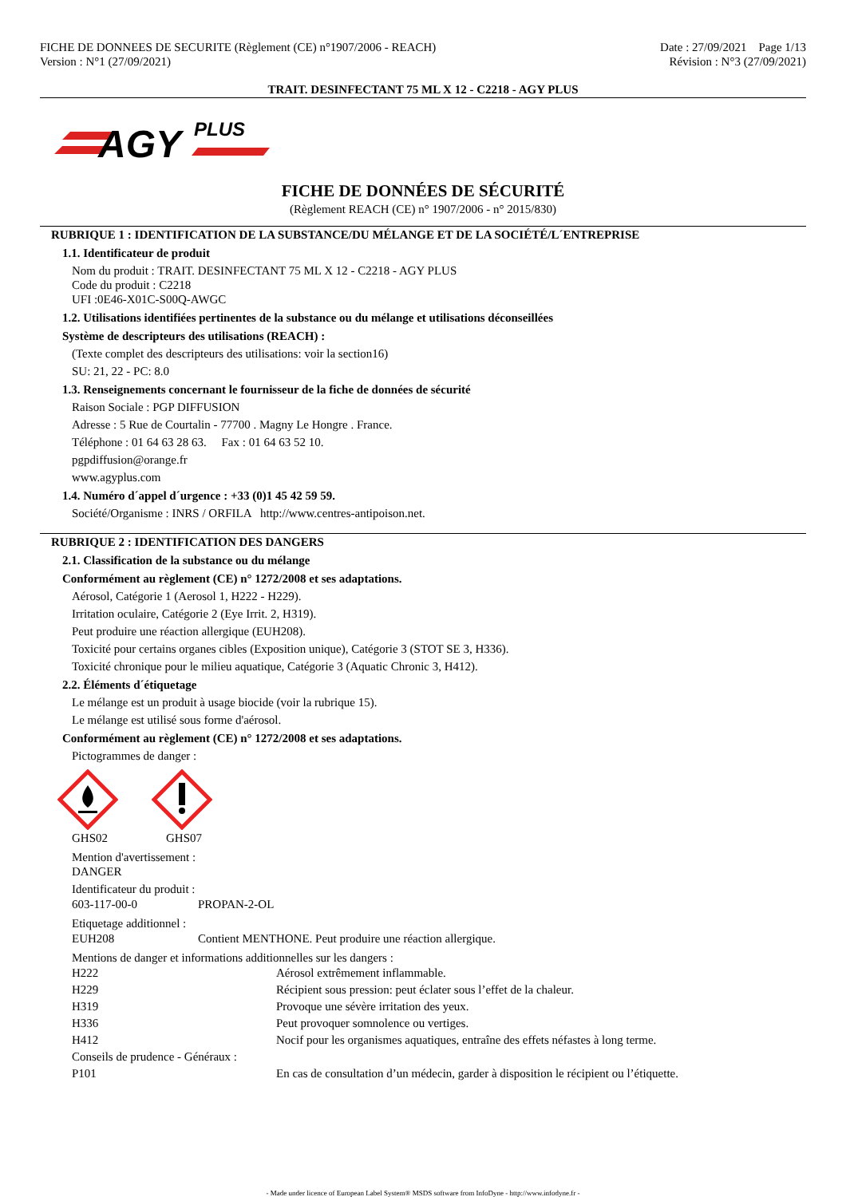FICHE DE DONNEES DE SECURITE (Règlement (CE) n°1907/2006 - REACH)
Version : N°1 (27/09/2021)
Date : 27/09/2021 Page 1/13
Révision : N°3 (27/09/2021)
TRAIT. DESINFECTANT 75 ML X 12 - C2218 - AGY PLUS
AGY
PLUS
FICHE DE DONNÉES DE SÉCURITÉ
(Règlement REACH (CE) n° 1907/2006 - n° 2015/830)
RUBRIQUE 1 : IDENTIFICATION DE LA SUBSTANCE/DU MÉLANGE ET DE LA SOCIÉTÉ/L´ENTREPRISE
1.1. Identificateur de produit
Nom du produit : TRAIT. DESINFECTANT 75 ML X 12 - C2218 - AGY PLUS
Code du produit : C2218
UFI :0E46-X01C-S00Q-AWGC
1.2. Utilisations identifiées pertinentes de la substance ou du mélange et utilisations déconseillées
Système de descripteurs des utilisations (REACH) :
(Texte complet des descripteurs des utilisations: voir la section16)
SU: 21, 22 - PC: 8.0
1.3. Renseignements concernant le fournisseur de la fiche de données de sécurité
Raison Sociale : PGP DIFFUSION
Adresse : 5 Rue de Courtalin - 77700 . Magny Le Hongre . France.
Téléphone : 01 64 63 28 63. Fax : 01 64 63 52 10.
pgpdiffusion@orange.fr
www.agyplus.com
1.4. Numéro d´appel d´urgence : +33 (0)1 45 42 59 59.
Société/Organisme : INRS / ORFILA http://www.centres-antipoison.net.
RUBRIQUE 2 : IDENTIFICATION DES DANGERS
2.1. Classification de la substance ou du mélange
Conformément au règlement (CE) n° 1272/2008 et ses adaptations.
Aérosol, Catégorie 1 (Aerosol 1, H222 - H229).
Irritation oculaire, Catégorie 2 (Eye Irrit. 2, H319).
Peut produire une réaction allergique (EUH208).
Toxicité pour certains organes cibles (Exposition unique), Catégorie 3 (STOT SE 3, H336).
Toxicité chronique pour le milieu aquatique, Catégorie 3 (Aquatic Chronic 3, H412).
2.2. Éléments d´étiquetage
Le mélange est un produit à usage biocide (voir la rubrique 15).
Le mélange est utilisé sous forme d'aérosol.
Conformément au règlement (CE) n° 1272/2008 et ses adaptations.
Pictogrammes de danger :
| GHS02 | GHS07 |
Mention d'avertissement :
DANGER
Identificateur du produit :
| 603-117-00-0 | PROPAN-2-OL |
Etiquetage additionnel :
| EUH208 | Contient MENTHONE. Peut produire une réaction allergique. |
Mentions de danger et informations additionnelles sur les dangers :
| H222 | Aérosol extrêmement inflammable. |
| H229 | Récipient sous pression: peut éclater sous l’effet de la chaleur. |
| H319 | Provoque une sévère irritation des yeux. |
| H336 | Peut provoquer somnolence ou vertiges. |
| H412 | Nocif pour les organismes aquatiques, entraîne des effets néfastes à long terme. |
| Conseils de prudence - Généraux : | |
| P101 | En cas de consultation d’un médecin, garder à disposition le récipient ou l’étiquette. |
- Made under licence of European Label System® MSDS software from InfoDyne - http://www.infodyne.fr -